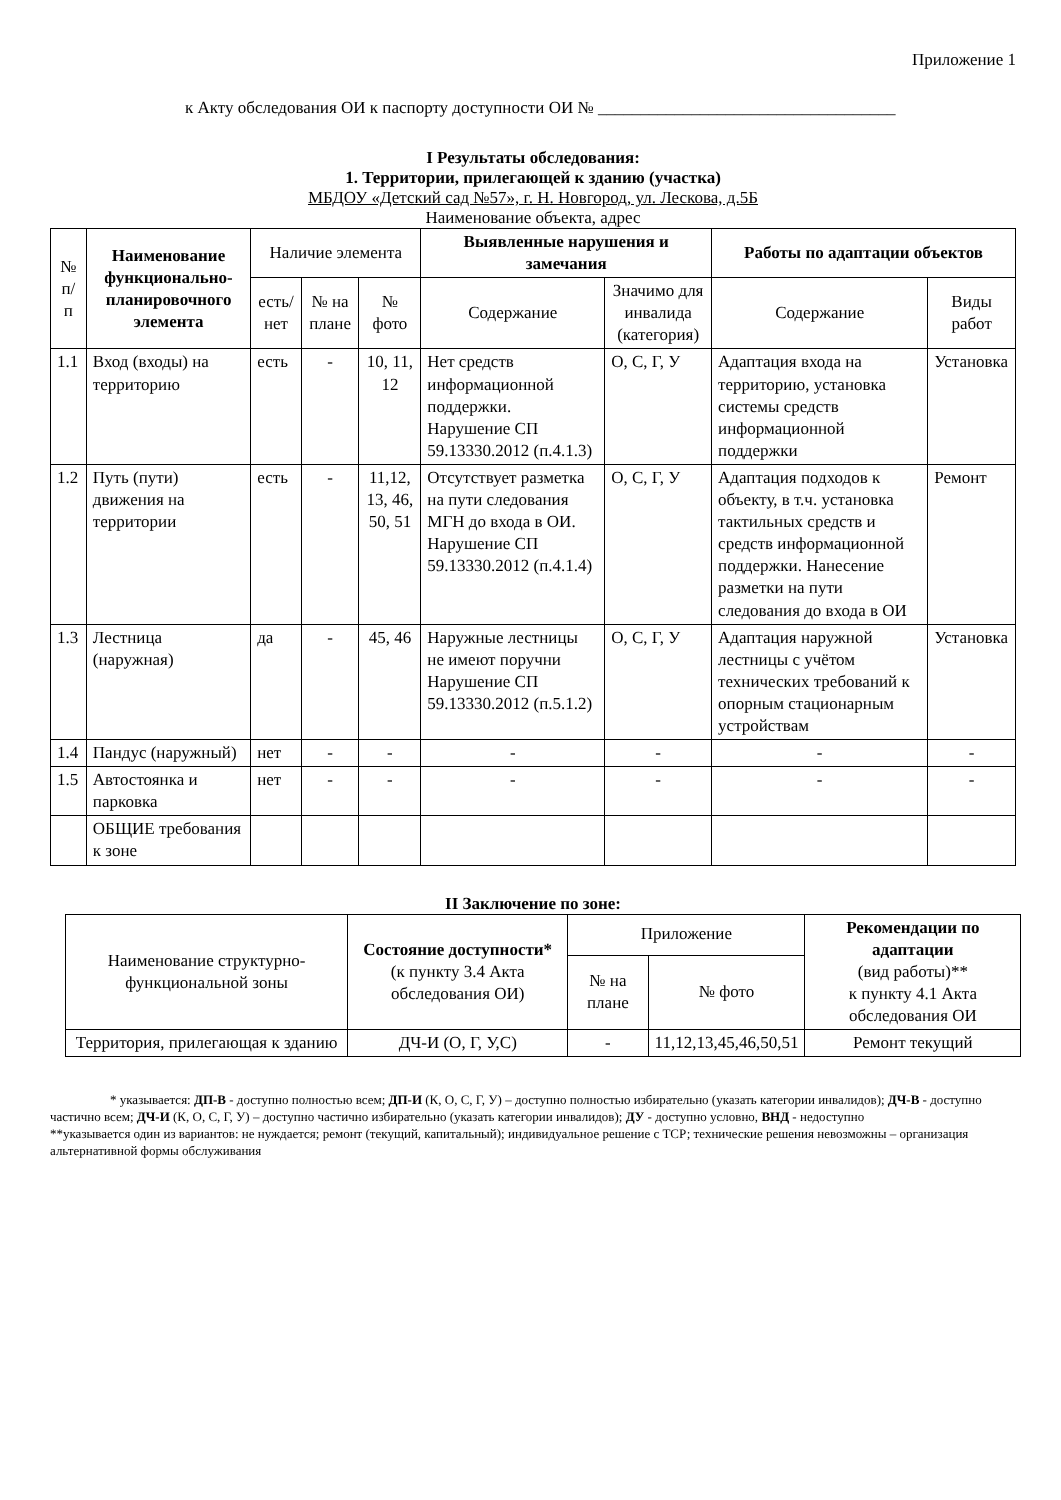Приложение 1
к Акту обследования ОИ к паспорту доступности ОИ № ___________________________________
I Результаты обследования:
1. Территории, прилегающей к зданию (участка)
МБДОУ «Детский сад №57», г. Н. Новгород, ул. Лескова, д.5Б
Наименование объекта, адрес
| № п/п | Наименование функционально-планировочного элемента | Наличие элемента | | | Выявленные нарушения и замечания | | Работы по адаптации объектов | |
| --- | --- | --- | --- | --- | --- | --- | --- | --- |
| | | есть/ нет | № на плане | № фото | Содержание | Значимо для инвалида (категория) | Содержание | Виды работ |
| 1.1 | Вход (входы) на территорию | есть | - | 10, 11, 12 | Нет средств информационной поддержки. Нарушение СП 59.13330.2012 (п.4.1.3) | О, С, Г, У | Адаптация входа на территорию, установка системы средств информационной поддержки | Установка |
| 1.2 | Путь (пути) движения на территории | есть | - | 11,12, 13, 46, 50, 51 | Отсутствует разметка на пути следования МГН до входа в ОИ. Нарушение СП 59.13330.2012 (п.4.1.4) | О, С, Г, У | Адаптация подходов к объекту, в т.ч. установка тактильных средств и средств информационной поддержки. Нанесение разметки на пути следования до входа в ОИ | Ремонт |
| 1.3 | Лестница (наружная) | да | - | 45, 46 | Наружные лестницы не имеют поручни Нарушение СП 59.13330.2012 (п.5.1.2) | О, С, Г, У | Адаптация наружной лестницы с учётом технических требований к опорным стационарным устройствам | Установка |
| 1.4 | Пандус (наружный) | нет | - | - | - | - | - | - |
| 1.5 | Автостоянка и парковка | нет | - | - | - | - | - | - |
| | ОБЩИЕ требования к зоне | | | | | | | |
II Заключение по зоне:
| Наименование структурно-функциональной зоны | Состояние доступности* (к пункту 3.4 Акта обследования ОИ) | Приложение | | Рекомендации по адаптации (вид работы)** к пункту 4.1 Акта обследования ОИ |
| --- | --- | --- | --- | --- |
| | | № на плане | № фото | |
| Территория, прилегающая к зданию | ДЧ-И (О, Г, У,С) | - | 11,12,13,45,46,50,51 | Ремонт текущий |
* указывается: ДП-В - доступно полностью всем; ДП-И (К, О, С, Г, У) – доступно полностью избирательно (указать категории инвалидов); ДЧ-В - доступно частично всем; ДЧ-И (К, О, С, Г, У) – доступно частично избирательно (указать категории инвалидов); ДУ - доступно условно, ВНД - недоступно
**указывается один из вариантов: не нуждается; ремонт (текущий, капитальный); индивидуальное решение с ТСР; технические решения невозможны – организация альтернативной формы обслуживания